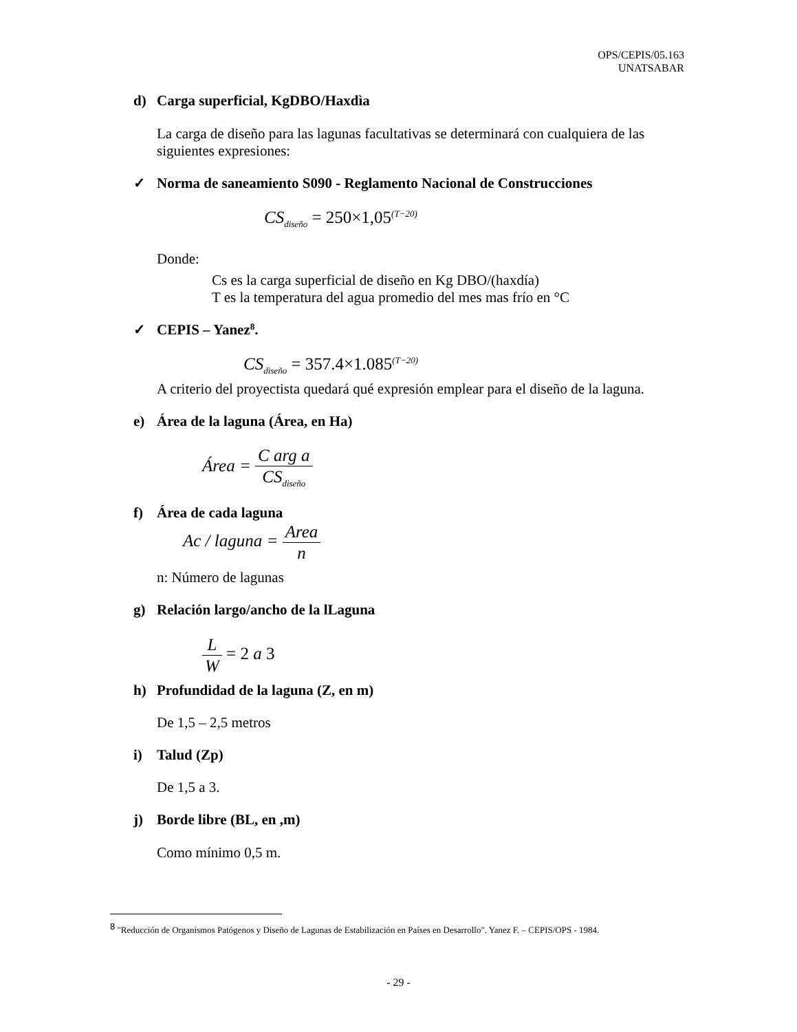OPS/CEPIS/05.163
UNATSABAR
d) Carga superficial, KgDBO/Haxdìa
La carga de diseño para las lagunas facultativas se determinará con cualquiera de las siguientes expresiones:
✓ Norma de saneamiento S090 - Reglamento Nacional de Construcciones
CS<sub>diseño</sub> = 250×1,05<sup>(T−20)</sup>
Donde:
Cs es la carga superficial de diseño en Kg DBO/(haxdía)
T es la temperatura del agua promedio del mes mas frío en °C
✓ CEPIS – Yanez<sup>8</sup>.
CS<sub>diseño</sub> = 357.4×1.085<sup>(T−20)</sup>
A criterio del proyectista quedará qué expresión emplear para el diseño de la laguna.
e) Área de la laguna (Área, en Ha)
Área = C arg a CS<sub>diseño</sub>
f) Área de cada laguna
Ac / laguna = Area n
n: Número de lagunas
g) Relación largo/ancho de la lLaguna
L W = 2 a 3
h) Profundidad de la laguna (Z, en m)
De 1,5 – 2,5 metros
i) Talud (Zp)
De 1,5 a 3.
j) Borde libre (BL, en ,m)
Como mínimo 0,5 m.
<sup>8</sup> "Reducción de Organismos Patógenos y Diseño de Lagunas de Estabilización en Países en Desarrollo". Yanez F. – CEPIS/OPS - 1984.
- 29 -